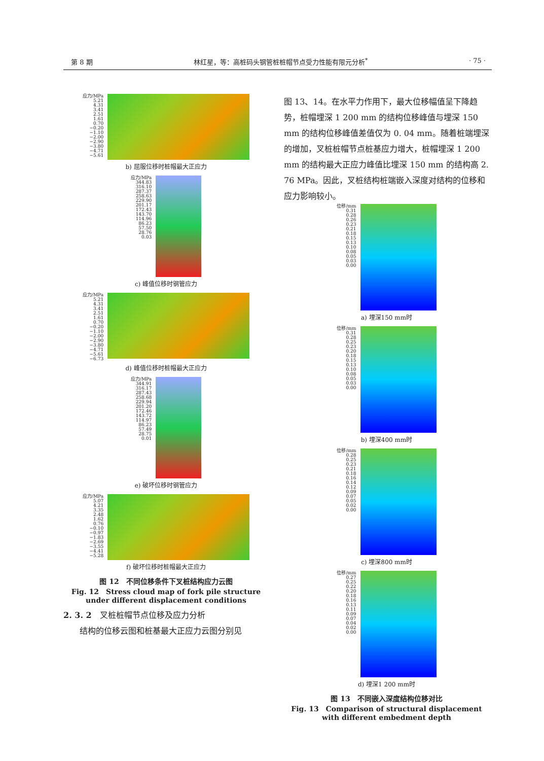第 8 期 林红星，等：高桩码头钢管桩桩帽节点受力性能有限元分析<sup>*</sup> · 75 ·
应力/MPa
5.21
4.31
3.41
2.51
1.61
0.70
−0.20
−1.10
−2.00
−2.90
−3.80
−4.71
−5.61
b) 屈服位移时桩帽最大正应力
应力/MPa
344.83
316.10
287.37
258.63
229.90
201.17
172.43
143.70
114.96
86.23
57.50
28.76
0.03
c) 峰值位移时钢管应力
应力/MPa
5.21
4.31
3.41
2.51
1.61
0.70
−0.20
−1.10
−2.00
−2.90
−3.80
−4.71
−5.61
−6.73
d) 峰值位移时桩帽最大正应力
应力/MPa
344.91
316.17
287.43
258.68
229.94
201.20
172.46
143.72
114.97
86.23
57.49
28.75
0.01
e) 破坏位移时钢管应力
应力/MPa
5.07
4.21
3.35
2.48
1.62
0.76
−0.10
−0.97
−1.83
−2.69
−3.55
−4.41
−5.28
f) 破坏位移时桩帽最大正应力
图 12　不同位移条件下叉桩结构应力云图
Fig. 12　Stress cloud map of fork pile structure under different displacement conditions
2. 3. 2　叉桩桩帽节点位移及应力分析
　　结构的位移云图和桩基最大正应力云图分别见
图 13、14。在水平力作用下，最大位移幅值呈下降趋势，桩帽埋深 1 200 mm 的结构位移峰值与埋深 150 mm 的结构位移峰值差值仅为 0. 04 mm。随着桩端埋深的增加，叉桩桩帽节点桩基应力增大，桩帽埋深 1 200 mm 的结构最大正应力峰值比埋深 150 mm 的结构高 2. 76 MPa。因此，叉桩结构桩端嵌入深度对结构的位移和应力影响较小。
位移/mm
0.31
0.28
0.26
0.23
0.21
0.18
0.15
0.13
0.10
0.08
0.05
0.03
0.00
a) 埋深150 mm时
位移/mm
0.31
0.28
0.25
0.23
0.20
0.18
0.15
0.13
0.10
0.08
0.05
0.03
0.00
b) 埋深400 mm时
位移/mm
0.28
0.25
0.23
0.21
0.18
0.16
0.14
0.12
0.09
0.07
0.05
0.02
0.00
c) 埋深800 mm时
位移/mm
0.27
0.25
0.22
0.20
0.18
0.16
0.13
0.11
0.09
0.07
0.04
0.02
0.00
d) 埋深1 200 mm时
图 13　不同嵌入深度结构位移对比
Fig. 13　Comparison of structural displacement with different embedment depth